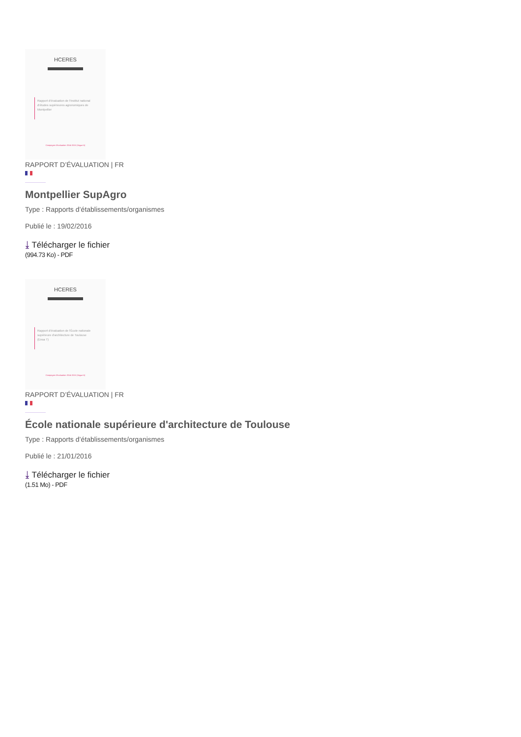HCERES
Rapport d'évaluation de l'Institut national d'études supérieures agronomiques de Montpellier
Campagne d'évaluation 2014-2015 (Vague A)
RAPPORT D’ÉVALUATION | FR
Montpellier SupAgro
Type : Rapports d’établissements/organismes
Publié le : 19/02/2016
⤓ Télécharger le fichier
(994.73 Ko) - PDF
HCERES
Rapport d'évaluation de l'École nationale supérieure d'architecture de Toulouse (Ensa T)
Campagne d'évaluation 2014-2015 (Vague A)
RAPPORT D’ÉVALUATION | FR
École nationale supérieure d'architecture de Toulouse
Type : Rapports d’établissements/organismes
Publié le : 21/01/2016
⤓ Télécharger le fichier
(1.51 Mo) - PDF